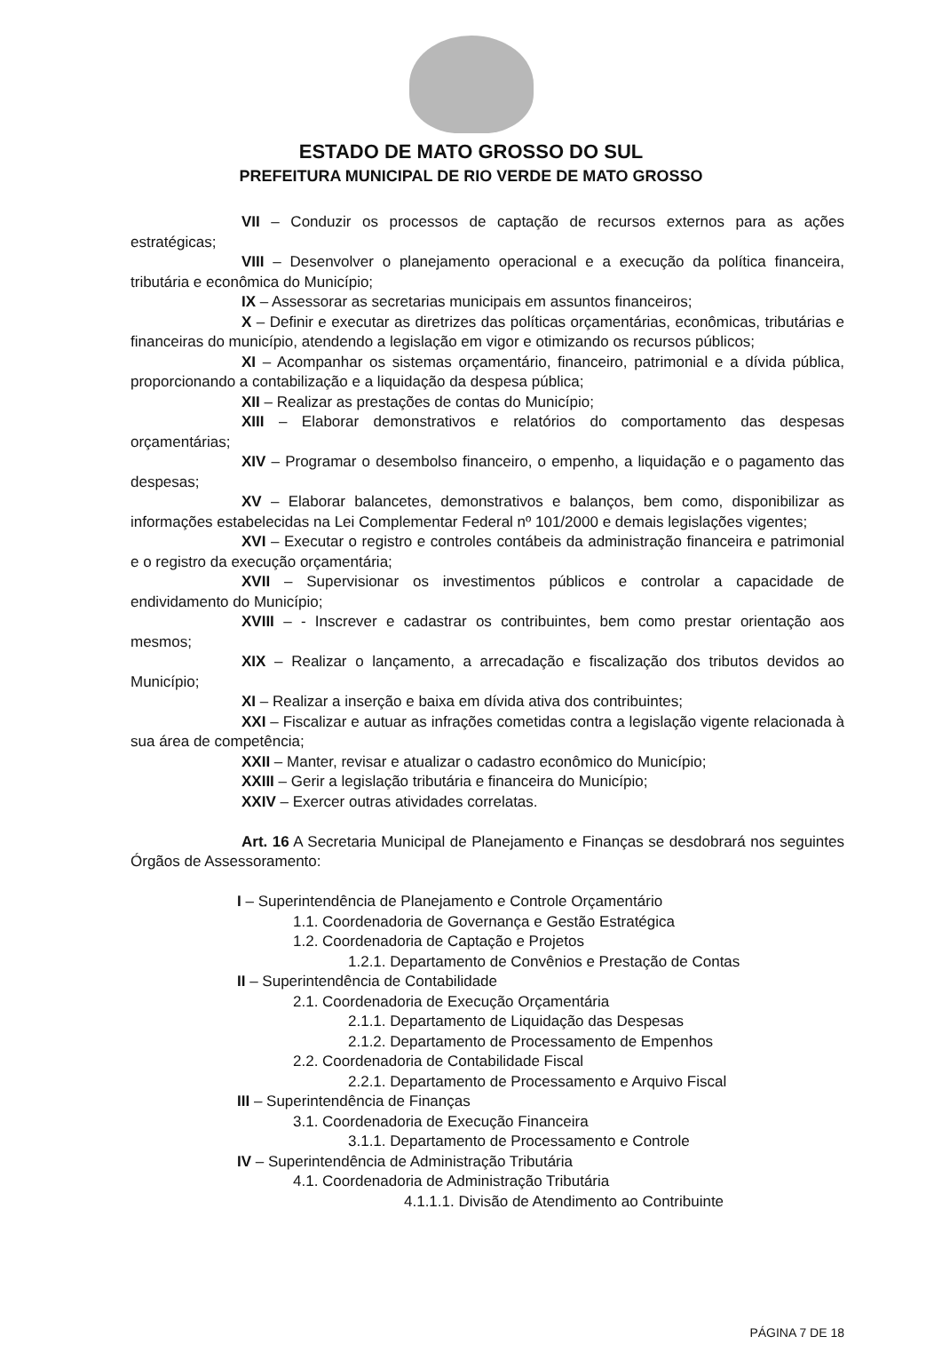ESTADO DE MATO GROSSO DO SUL
PREFEITURA MUNICIPAL DE RIO VERDE DE MATO GROSSO
VII – Conduzir os processos de captação de recursos externos para as ações estratégicas;
VIII – Desenvolver o planejamento operacional e a execução da política financeira, tributária e econômica do Município;
IX – Assessorar as secretarias municipais em assuntos financeiros;
X – Definir e executar as diretrizes das políticas orçamentárias, econômicas, tributárias e financeiras do município, atendendo a legislação em vigor e otimizando os recursos públicos;
XI – Acompanhar os sistemas orçamentário, financeiro, patrimonial e a dívida pública, proporcionando a contabilização e a liquidação da despesa pública;
XII – Realizar as prestações de contas do Município;
XIII – Elaborar demonstrativos e relatórios do comportamento das despesas orçamentárias;
XIV – Programar o desembolso financeiro, o empenho, a liquidação e o pagamento das despesas;
XV – Elaborar balancetes, demonstrativos e balanços, bem como, disponibilizar as informações estabelecidas na Lei Complementar Federal nº 101/2000 e demais legislações vigentes;
XVI – Executar o registro e controles contábeis da administração financeira e patrimonial e o registro da execução orçamentária;
XVII – Supervisionar os investimentos públicos e controlar a capacidade de endividamento do Município;
XVIII – - Inscrever e cadastrar os contribuintes, bem como prestar orientação aos mesmos;
XIX – Realizar o lançamento, a arrecadação e fiscalização dos tributos devidos ao Município;
XI – Realizar a inserção e baixa em dívida ativa dos contribuintes;
XXI – Fiscalizar e autuar as infrações cometidas contra a legislação vigente relacionada à sua área de competência;
XXII – Manter, revisar e atualizar o cadastro econômico do Município;
XXIII – Gerir a legislação tributária e financeira do Município;
XXIV – Exercer outras atividades correlatas.
Art. 16 A Secretaria Municipal de Planejamento e Finanças se desdobrará nos seguintes Órgãos de Assessoramento:
I – Superintendência de Planejamento e Controle Orçamentário
1.1. Coordenadoria de Governança e Gestão Estratégica
1.2. Coordenadoria de Captação e Projetos
1.2.1. Departamento de Convênios e Prestação de Contas
II – Superintendência de Contabilidade
2.1. Coordenadoria de Execução Orçamentária
2.1.1. Departamento de Liquidação das Despesas
2.1.2. Departamento de Processamento de Empenhos
2.2. Coordenadoria de Contabilidade Fiscal
2.2.1. Departamento de Processamento e Arquivo Fiscal
III – Superintendência de Finanças
3.1. Coordenadoria de Execução Financeira
3.1.1. Departamento de Processamento e Controle
IV – Superintendência de Administração Tributária
4.1. Coordenadoria de Administração Tributária
4.1.1.1. Divisão de Atendimento ao Contribuinte
PÁGINA 7 DE 18